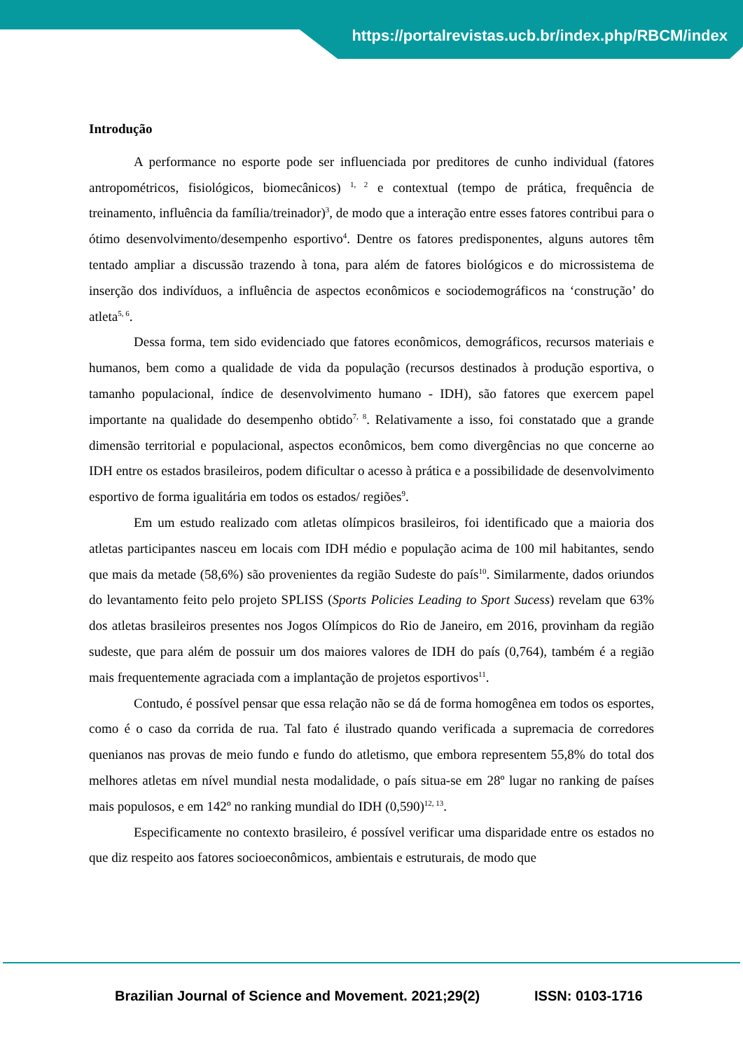https://portalrevistas.ucb.br/index.php/RBCM/index
Introdução
A performance no esporte pode ser influenciada por preditores de cunho individual (fatores antropométricos, fisiológicos, biomecânicos) <sup>1, 2</sup> e contextual (tempo de prática, frequência de treinamento, influência da família/treinador)<sup>3</sup>, de modo que a interação entre esses fatores contribui para o ótimo desenvolvimento/desempenho esportivo<sup>4</sup>. Dentre os fatores predisponentes, alguns autores têm tentado ampliar a discussão trazendo à tona, para além de fatores biológicos e do microssistema de inserção dos indivíduos, a influência de aspectos econômicos e sociodemográficos na ‘construção’ do atleta<sup>5, 6</sup>.
Dessa forma, tem sido evidenciado que fatores econômicos, demográficos, recursos materiais e humanos, bem como a qualidade de vida da população (recursos destinados à produção esportiva, o tamanho populacional, índice de desenvolvimento humano - IDH), são fatores que exercem papel importante na qualidade do desempenho obtido<sup>7, 8</sup>. Relativamente a isso, foi constatado que a grande dimensão territorial e populacional, aspectos econômicos, bem como divergências no que concerne ao IDH entre os estados brasileiros, podem dificultar o acesso à prática e a possibilidade de desenvolvimento esportivo de forma igualitária em todos os estados/ regiões<sup>9</sup>.
Em um estudo realizado com atletas olímpicos brasileiros, foi identificado que a maioria dos atletas participantes nasceu em locais com IDH médio e população acima de 100 mil habitantes, sendo que mais da metade (58,6%) são provenientes da região Sudeste do país<sup>10</sup>. Similarmente, dados oriundos do levantamento feito pelo projeto SPLISS (Sports Policies Leading to Sport Sucess) revelam que 63% dos atletas brasileiros presentes nos Jogos Olímpicos do Rio de Janeiro, em 2016, provinham da região sudeste, que para além de possuir um dos maiores valores de IDH do país (0,764), também é a região mais frequentemente agraciada com a implantação de projetos esportivos<sup>11</sup>.
Contudo, é possível pensar que essa relação não se dá de forma homogênea em todos os esportes, como é o caso da corrida de rua. Tal fato é ilustrado quando verificada a supremacia de corredores quenianos nas provas de meio fundo e fundo do atletismo, que embora representem 55,8% do total dos melhores atletas em nível mundial nesta modalidade, o país situa-se em 28º lugar no ranking de países mais populosos, e em 142º no ranking mundial do IDH (0,590)<sup>12, 13</sup>.
Especificamente no contexto brasileiro, é possível verificar uma disparidade entre os estados no que diz respeito aos fatores socioeconômicos, ambientais e estruturais, de modo que
Brazilian Journal of Science and Movement. 2021;29(2) ISSN: 0103-1716